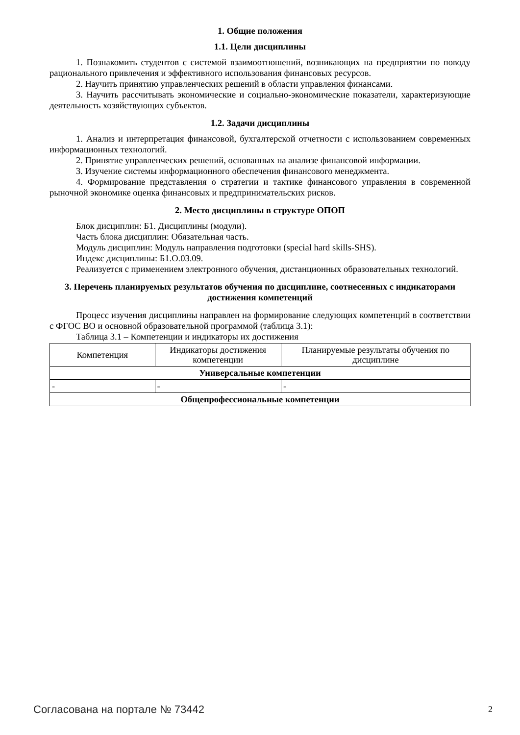1. Общие положения
1.1. Цели дисциплины
1. Познакомить студентов с системой взаимоотношений, возникающих на предприятии по поводу рационального привлечения и эффективного использования финансовых ресурсов.
2. Научить принятию управленческих решений в области управления финансами.
3. Научить рассчитывать экономические и социально-экономические показатели, характеризующие деятельность хозяйствующих субъектов.
1.2. Задачи дисциплины
1. Анализ и интерпретация финансовой, бухгалтерской отчетности с использованием современных информационных технологий.
2. Принятие управленческих решений, основанных на анализе финансовой информации.
3. Изучение системы информационного обеспечения финансового менеджмента.
4. Формирование представления о стратегии и тактике финансового управления в современной рыночной экономике оценка финансовых и предпринимательских рисков.
2. Место дисциплины в структуре ОПОП
Блок дисциплин: Б1. Дисциплины (модули).
Часть блока дисциплин: Обязательная часть.
Модуль дисциплин: Модуль направления подготовки (special hard skills-SHS).
Индекс дисциплины: Б1.О.03.09.
Реализуется с применением электронного обучения, дистанционных образовательных технологий.
3. Перечень планируемых результатов обучения по дисциплине, соотнесенных с индикаторами достижения компетенций
Процесс изучения дисциплины направлен на формирование следующих компетенций в соответствии с ФГОС ВО и основной образовательной программой (таблица 3.1):
Таблица 3.1 – Компетенции и индикаторы их достижения
| Компетенция | Индикаторы достижения компетенции | Планируемые результаты обучения по дисциплине |
| --- | --- | --- |
| Универсальные компетенции | | |
| - | - | - |
| Общепрофессиональные компетенции | | |
Согласована на портале № 73442 2